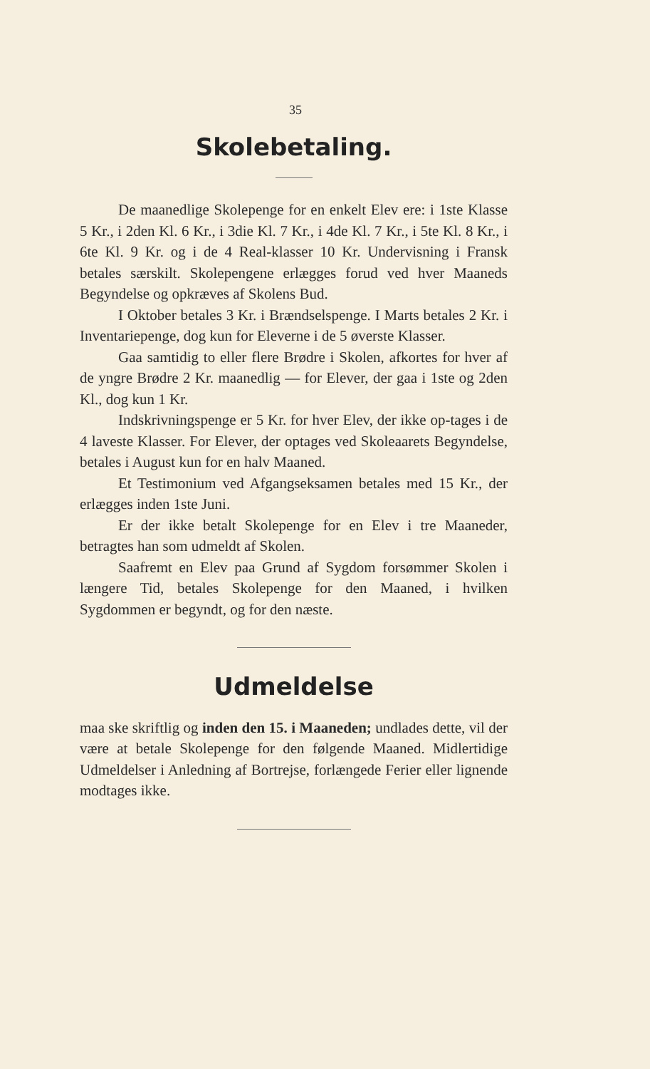35
Skolebetaling.
De maanedlige Skolepenge for en enkelt Elev ere: i 1ste Klasse 5 Kr., i 2den Kl. 6 Kr., i 3die Kl. 7 Kr., i 4de Kl. 7 Kr., i 5te Kl. 8 Kr., i 6te Kl. 9 Kr. og i de 4 Real-klasser 10 Kr. Undervisning i Fransk betales særskilt. Skolepengene erlægges forud ved hver Maaneds Begyndelse og opkræves af Skolens Bud.
I Oktober betales 3 Kr. i Brændselspenge. I Marts betales 2 Kr. i Inventariepenge, dog kun for Eleverne i de 5 øverste Klasser.
Gaa samtidig to eller flere Brødre i Skolen, afkortes for hver af de yngre Brødre 2 Kr. maanedlig — for Elever, der gaa i 1ste og 2den Kl., dog kun 1 Kr.
Indskrivningspenge er 5 Kr. for hver Elev, der ikke op-tages i de 4 laveste Klasser. For Elever, der optages ved Skoleaarets Begyndelse, betales i August kun for en halv Maaned.
Et Testimonium ved Afgangseksamen betales med 15 Kr., der erlægges inden 1ste Juni.
Er der ikke betalt Skolepenge for en Elev i tre Maaneder, betragtes han som udmeldt af Skolen.
Saafremt en Elev paa Grund af Sygdom forsømmer Skolen i længere Tid, betales Skolepenge for den Maaned, i hvilken Sygdommen er begyndt, og for den næste.
Udmeldelse
maa ske skriftlig og inden den 15. i Maaneden; undlades dette, vil der være at betale Skolepenge for den følgende Maaned. Midlertidige Udmeldelser i Anledning af Bortrejse, forlængede Ferier eller lignende modtages ikke.